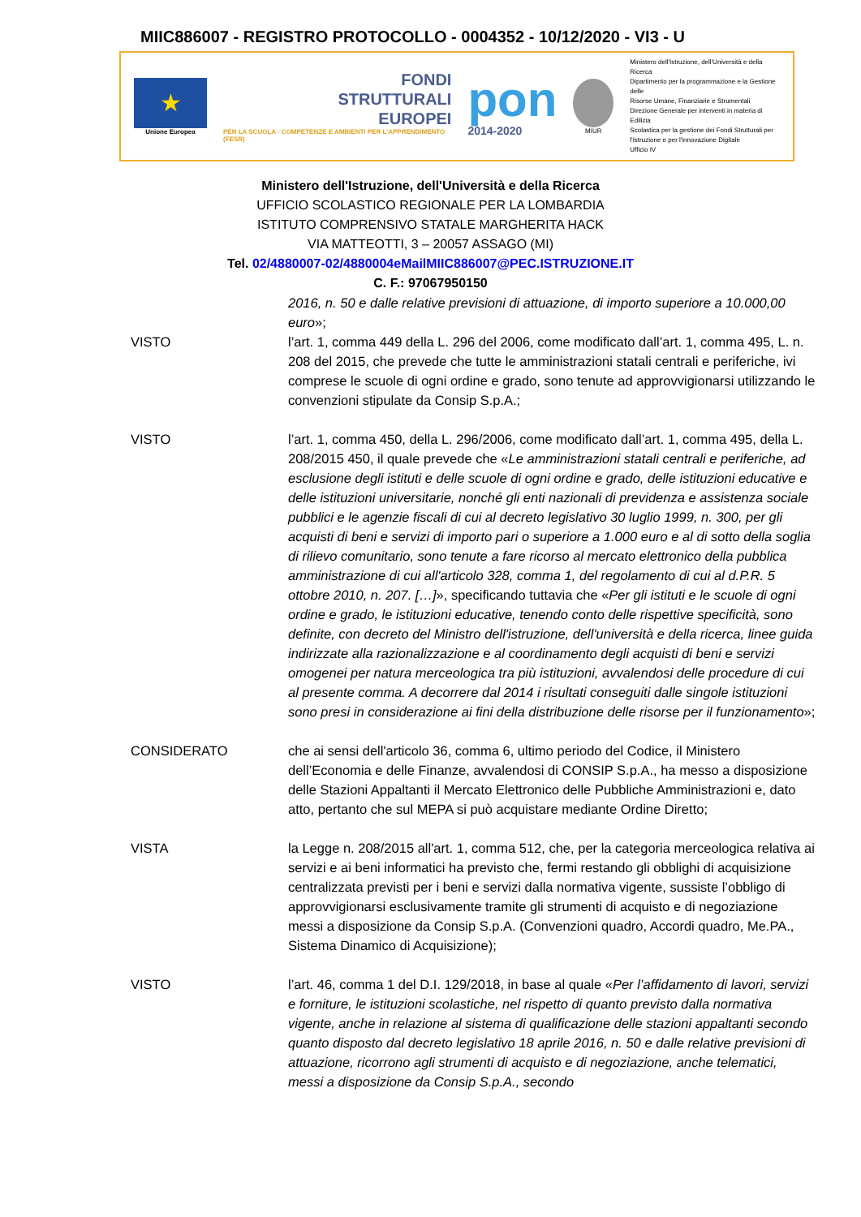MIIC886007 - REGISTRO PROTOCOLLO - 0004352 - 10/12/2020 - VI3 - U
★
Unione Europea
FONDI
STRUTTURALI
EUROPEI
PER LA SCUOLA - COMPETENZE E AMBIENTI PER L'APPRENDIMENTO (FESR)
pon
2014-2020
MIUR
Ministero dell'Istruzione, dell'Università e della Ricerca
Dipartimento per la programmazione e la Gestione delle
Risorse Umane, Finanziarie e Strumentali
Direzione Generale per interventi in materia di Edilizia
Scolastica per la gestione dei Fondi Strutturali per
l'Istruzione e per l'innovazione Digitale
Ufficio IV
Ministero dell'Istruzione, dell'Università e della Ricerca
UFFICIO SCOLASTICO REGIONALE PER LA LOMBARDIA
ISTITUTO COMPRENSIVO STATALE MARGHERITA HACK
VIA MATTEOTTI, 3 – 20057 ASSAGO (MI)
Tel. 02/4880007-02/4880004eMailMIIC886007@PEC.ISTRUZIONE.IT
C. F.: 97067950150
2016, n. 50 e dalle relative previsioni di attuazione, di importo superiore a 10.000,00 euro»;
VISTO l’art. 1, comma 449 della L. 296 del 2006, come modificato dall’art. 1, comma 495, L. n. 208 del 2015, che prevede che tutte le amministrazioni statali centrali e periferiche, ivi comprese le scuole di ogni ordine e grado, sono tenute ad approvvigionarsi utilizzando le convenzioni stipulate da Consip S.p.A.;
VISTO l’art. 1, comma 450, della L. 296/2006, come modificato dall’art. 1, comma 495, della L. 208/2015 450, il quale prevede che «Le amministrazioni statali centrali e periferiche, ad esclusione degli istituti e delle scuole di ogni ordine e grado, delle istituzioni educative e delle istituzioni universitarie, nonché gli enti nazionali di previdenza e assistenza sociale pubblici e le agenzie fiscali di cui al decreto legislativo 30 luglio 1999, n. 300, per gli acquisti di beni e servizi di importo pari o superiore a 1.000 euro e al di sotto della soglia di rilievo comunitario, sono tenute a fare ricorso al mercato elettronico della pubblica amministrazione di cui all'articolo 328, comma 1, del regolamento di cui al d.P.R. 5 ottobre 2010, n. 207. […]», specificando tuttavia che «Per gli istituti e le scuole di ogni ordine e grado, le istituzioni educative, tenendo conto delle rispettive specificità, sono definite, con decreto del Ministro dell'istruzione, dell'università e della ricerca, linee guida indirizzate alla razionalizzazione e al coordinamento degli acquisti di beni e servizi omogenei per natura merceologica tra più istituzioni, avvalendosi delle procedure di cui al presente comma. A decorrere dal 2014 i risultati conseguiti dalle singole istituzioni sono presi in considerazione ai fini della distribuzione delle risorse per il funzionamento»;
CONSIDERATO che ai sensi dell'articolo 36, comma 6, ultimo periodo del Codice, il Ministero dell’Economia e delle Finanze, avvalendosi di CONSIP S.p.A., ha messo a disposizione delle Stazioni Appaltanti il Mercato Elettronico delle Pubbliche Amministrazioni e, dato atto, pertanto che sul MEPA si può acquistare mediante Ordine Diretto;
VISTA la Legge n. 208/2015 all'art. 1, comma 512, che, per la categoria merceologica relativa ai servizi e ai beni informatici ha previsto che, fermi restando gli obblighi di acquisizione centralizzata previsti per i beni e servizi dalla normativa vigente, sussiste l’obbligo di approvvigionarsi esclusivamente tramite gli strumenti di acquisto e di negoziazione messi a disposizione da Consip S.p.A. (Convenzioni quadro, Accordi quadro, Me.PA., Sistema Dinamico di Acquisizione);
VISTO l’art. 46, comma 1 del D.I. 129/2018, in base al quale «Per l’affidamento di lavori, servizi e forniture, le istituzioni scolastiche, nel rispetto di quanto previsto dalla normativa vigente, anche in relazione al sistema di qualificazione delle stazioni appaltanti secondo quanto disposto dal decreto legislativo 18 aprile 2016, n. 50 e dalle relative previsioni di attuazione, ricorrono agli strumenti di acquisto e di negoziazione, anche telematici, messi a disposizione da Consip S.p.A., secondo